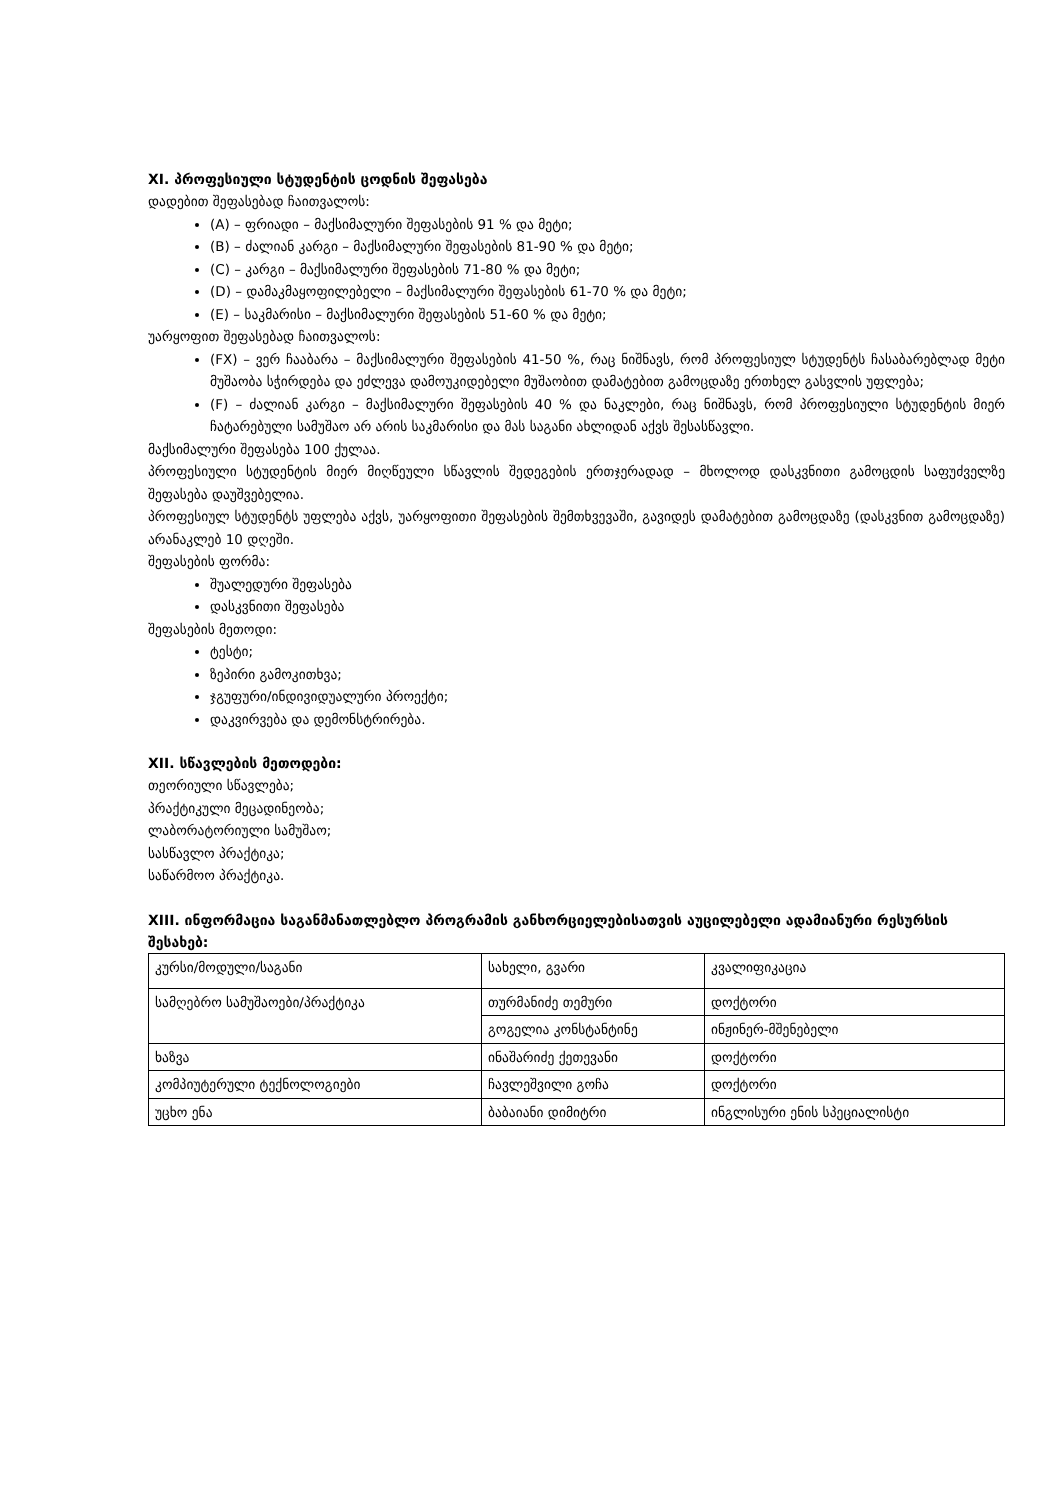XI. პროფესიული სტუდენტის ცოდნის შეფასება
დადებით შეფასებად ჩაითვალოს:
(A) – ფრიადი – მაქსიმალური შეფასების 91 % და მეტი;
(B) – ძალიან კარგი – მაქსიმალური შეფასების 81-90 % და მეტი;
(C) – კარგი – მაქსიმალური შეფასების 71-80 % და მეტი;
(D) – დამაკმაყოფილებელი – მაქსიმალური შეფასების 61-70 % და მეტი;
(E) – საკმარისი – მაქსიმალური შეფასების 51-60 % და მეტი;
უარყოფით შეფასებად ჩაითვალოს:
(FX) – ვერ ჩააბარა – მაქსიმალური შეფასების 41-50 %, რაც ნიშნავს, რომ პროფესიულ სტუდენტს ჩასაბარებლად მეტი მუშაობა სჭირდება და ეძლევა დამოუკიდებელი მუშაობით დამატებით გამოცდაზე ერთხელ გასვლის უფლება;
(F) – ძალიან კარგი – მაქსიმალური შეფასების 40 % და ნაკლები, რაც ნიშნავს, რომ პროფესიული სტუდენტის მიერ ჩატარებული სამუშაო არ არის საკმარისი და მას საგანი ახლიდან აქვს შესასწავლი.
მაქსიმალური შეფასება 100 ქულაა.
პროფესიული სტუდენტის მიერ მიღწეული სწავლის შედეგების ერთჯერადად – მხოლოდ დასკვნითი გამოცდის საფუძველზე შეფასება დაუშვებელია.
პროფესიულ სტუდენტს უფლება აქვს, უარყოფითი შეფასების შემთხვევაში, გავიდეს დამატებით გამოცდაზე (დასკვნით გამოცდაზე) არანაკლებ 10 დღეში.
შეფასების ფორმა:
შუალედური შეფასება
დასკვნითი შეფასება
შეფასების მეთოდი:
ტესტი;
ზეპირი გამოკითხვა;
ჯგუფური/ინდივიდუალური პროექტი;
დაკვირვება და დემონსტრირება.
XII. სწავლების მეთოდები:
თეორიული სწავლება;
პრაქტიკული მეცადინეობა;
ლაბორატორიული სამუშაო;
სასწავლო პრაქტიკა;
საწარმოო პრაქტიკა.
XIII. ინფორმაცია საგანმანათლებლო პროგრამის განხორციელებისათვის აუცილებელი ადამიანური რესურსის შესახებ:
| კურსი/მოდული/საგანი | სახელი, გვარი | კვალიფიკაცია |
| სამღებრო სამუშაოები/პრაქტიკა | თურმანიძე თემური | დოქტორი |
| | გოგელია კონსტანტინე | ინჟინერ-მშენებელი |
| ხაზვა | ინაშარიძე ქეთევანი | დოქტორი |
| კომპიუტერული ტექნოლოგიები | ჩავლეშვილი გოჩა | დოქტორი |
| უცხო ენა | ბაბაიანი დიმიტრი | ინგლისური ენის სპეციალისტი |